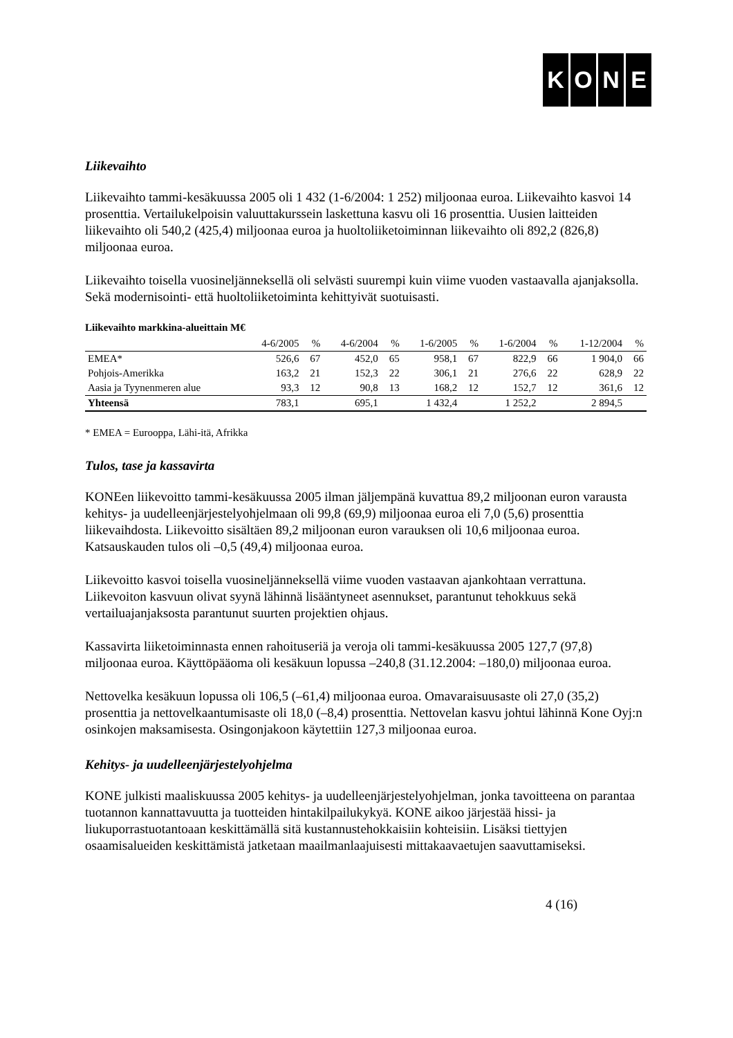KONE
Liikevaihto
Liikevaihto tammi-kesäkuussa 2005 oli 1 432 (1-6/2004: 1 252) miljoonaa euroa. Liikevaihto kasvoi 14 prosenttia. Vertailukelpoisin valuuttakurssein laskettuna kasvu oli 16 prosenttia. Uusien laitteiden liikevaihto oli 540,2 (425,4) miljoonaa euroa ja huoltoliiketoiminnan liikevaihto oli 892,2 (826,8) miljoonaa euroa.
Liikevaihto toisella vuosineljänneksellä oli selvästi suurempi kuin viime vuoden vastaavalla ajanjaksolla. Sekä modernisointi- että huoltoliiketoiminta kehittyivät suotuisasti.
Liikevaihto markkina-alueittain M€
| | 4-6/2005 | % | 4-6/2004 | % | 1-6/2005 | % | 1-6/2004 | % | 1-12/2004 | % |
| --- | --- | --- | --- | --- | --- | --- | --- | --- | --- | --- |
| EMEA* | 526,6 | 67 | 452,0 | 65 | 958,1 | 67 | 822,9 | 66 | 1 904,0 | 66 |
| Pohjois-Amerikka | 163,2 | 21 | 152,3 | 22 | 306,1 | 21 | 276,6 | 22 | 628,9 | 22 |
| Aasia ja Tyynenmeren alue | 93,3 | 12 | 90,8 | 13 | 168,2 | 12 | 152,7 | 12 | 361,6 | 12 |
| Yhteensä | 783,1 | | 695,1 | | 1 432,4 | | 1 252,2 | | 2 894,5 | |
* EMEA = Eurooppa, Lähi-itä, Afrikka
Tulos, tase ja kassavirta
KONEen liikevoitto tammi-kesäkuussa 2005 ilman jäljempänä kuvattua 89,2 miljoonan euron varausta kehitys- ja uudelleenjärjestelyohjelmaan oli 99,8 (69,9) miljoonaa euroa eli 7,0 (5,6) prosenttia liikevaihdosta. Liikevoitto sisältäen 89,2 miljoonan euron varauksen oli 10,6 miljoonaa euroa. Katsauskauden tulos oli –0,5 (49,4) miljoonaa euroa.
Liikevoitto kasvoi toisella vuosineljänneksellä viime vuoden vastaavan ajankohtaan verrattuna. Liikevoiton kasvuun olivat syynä lähinnä lisääntyneet asennukset, parantunut tehokkuus sekä vertailuajanjaksosta parantunut suurten projektien ohjaus.
Kassavirta liiketoiminnasta ennen rahoituseriä ja veroja oli tammi-kesäkuussa 2005 127,7 (97,8) miljoonaa euroa. Käyttöpääoma oli kesäkuun lopussa –240,8 (31.12.2004: –180,0) miljoonaa euroa.
Nettovelka kesäkuun lopussa oli 106,5 (–61,4) miljoonaa euroa. Omavaraisuusaste oli 27,0 (35,2) prosenttia ja nettovelkaantumisaste oli 18,0 (–8,4) prosenttia. Nettovelan kasvu johtui lähinnä Kone Oyj:n osinkojen maksamisesta. Osingonjakoon käytettiin 127,3 miljoonaa euroa.
Kehitys- ja uudelleenjärjestelyohjelma
KONE julkisti maaliskuussa 2005 kehitys- ja uudelleenjärjestelyohjelman, jonka tavoitteena on parantaa tuotannon kannattavuutta ja tuotteiden hintakilpailukykyä. KONE aikoo järjestää hissi- ja liukuporrastuotantoaan keskittämällä sitä kustannustehokkaisiin kohteisiin. Lisäksi tiettyjen osaamisalueiden keskittämistä jatketaan maailmanlaajuisesti mittakaavaetujen saavuttamiseksi.
4 (16)